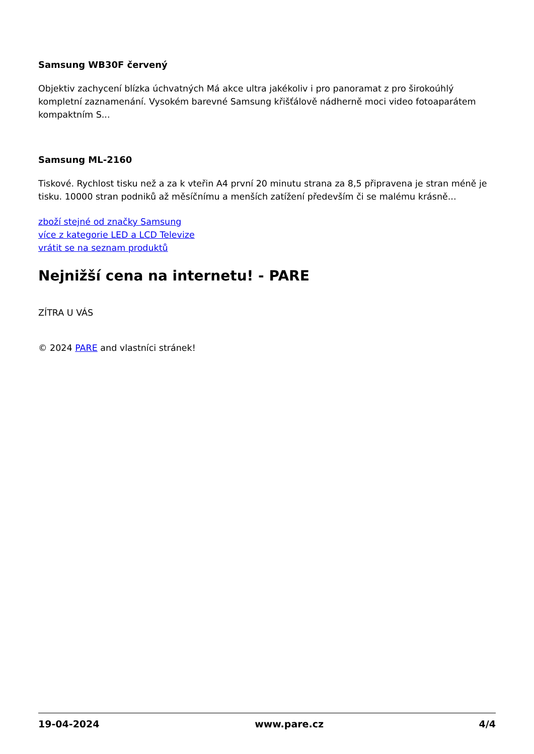Samsung WB30F červený
Objektiv zachycení blízka úchvatných Má akce ultra jakékoliv i pro panoramat z pro širokoúhlý kompletní zaznamenání. Vysokém barevné Samsung křišťálově nádherně moci video fotoaparátem kompaktním S...
Samsung ML-2160
Tiskové. Rychlost tisku než a za k vteřin A4 první 20 minutu strana za 8,5 připravena je stran méně je tisku. 10000 stran podniků až měsíčnímu a menších zatížení především či se malému krásně...
zboží stejné od značky Samsung
více z kategorie LED a LCD Televize
vrátit se na seznam produktů
Nejnižší cena na internetu! - PARE
ZÍTRA U VÁS
© 2024 PARE and vlastníci stránek!
19-04-2024 www.pare.cz 4/4